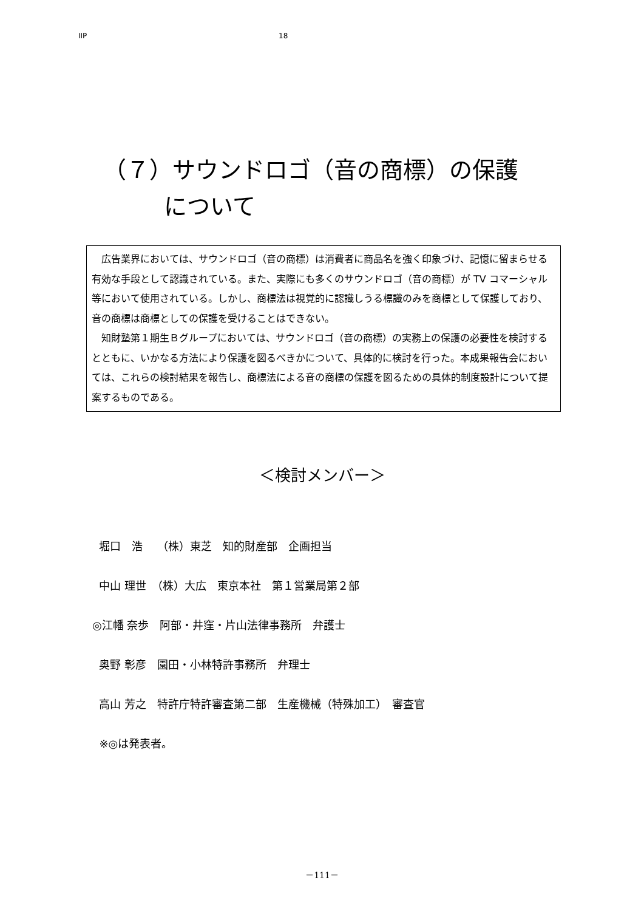IIP 18
（７）サウンドロゴ（音の商標）の保護
について
広告業界においては、サウンドロゴ（音の商標）は消費者に商品名を強く印象づけ、記憶に留まらせる有効な手段として認識されている。また、実際にも多くのサウンドロゴ（音の商標）が TV コマーシャル等において使用されている。しかし、商標法は視覚的に認識しうる標識のみを商標として保護しており、音の商標は商標としての保護を受けることはできない。
知財塾第１期生Ｂグループにおいては、サウンドロゴ（音の商標）の実務上の保護の必要性を検討するとともに、いかなる方法により保護を図るべきかについて、具体的に検討を行った。本成果報告会においては、これらの検討結果を報告し、商標法による音の商標の保護を図るための具体的制度設計について提案するものである。
＜検討メンバー＞
堀口　浩　 （株）東芝　知的財産部　企画担当
中山 理世　（株）大広　東京本社　第１営業局第２部
◎江幡 奈歩　阿部・井窪・片山法律事務所　弁護士
奥野 彰彦　園田・小林特許事務所　弁理士
高山 芳之　特許庁特許審査第二部　生産機械（特殊加工）　審査官
※◎は発表者。
－111－